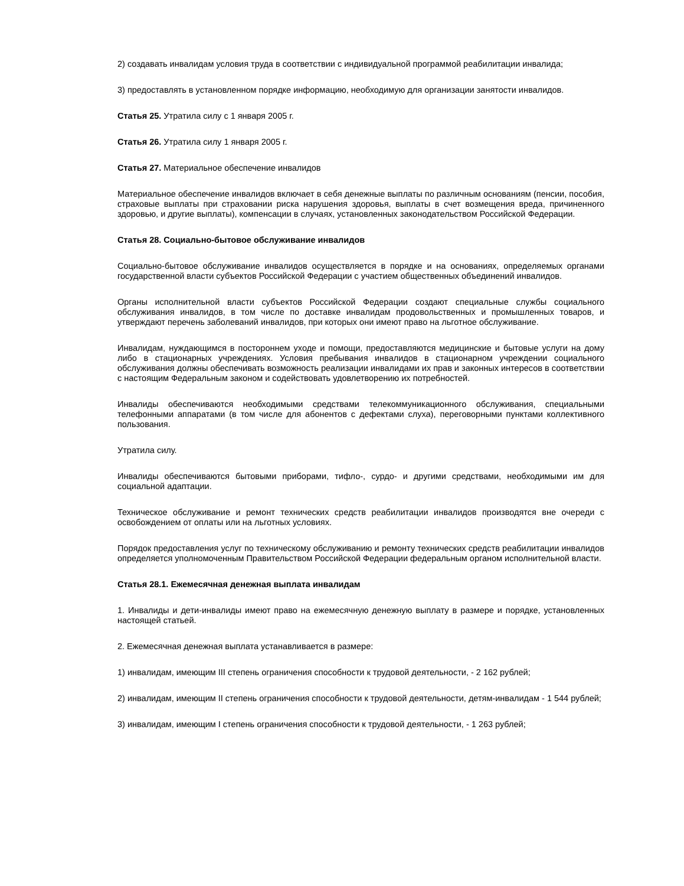2) создавать инвалидам условия труда в соответствии с индивидуальной программой реабилитации инвалида;
3) предоставлять в установленном порядке информацию, необходимую для организации занятости инвалидов.
Статья 25. Утратила силу с 1 января 2005 г.
Статья 26. Утратила силу 1 января 2005 г.
Статья 27. Материальное обеспечение инвалидов
Материальное обеспечение инвалидов включает в себя денежные выплаты по различным основаниям (пенсии, пособия, страховые выплаты при страховании риска нарушения здоровья, выплаты в счет возмещения вреда, причиненного здоровью, и другие выплаты), компенсации в случаях, установленных законодательством Российской Федерации.
Статья 28. Социально-бытовое обслуживание инвалидов
Социально-бытовое обслуживание инвалидов осуществляется в порядке и на основаниях, определяемых органами государственной власти субъектов Российской Федерации с участием общественных объединений инвалидов.
Органы исполнительной власти субъектов Российской Федерации создают специальные службы социального обслуживания инвалидов, в том числе по доставке инвалидам продовольственных и промышленных товаров, и утверждают перечень заболеваний инвалидов, при которых они имеют право на льготное обслуживание.
Инвалидам, нуждающимся в постороннем уходе и помощи, предоставляются медицинские и бытовые услуги на дому либо в стационарных учреждениях. Условия пребывания инвалидов в стационарном учреждении социального обслуживания должны обеспечивать возможность реализации инвалидами их прав и законных интересов в соответствии с настоящим Федеральным законом и содействовать удовлетворению их потребностей.
Инвалиды обеспечиваются необходимыми средствами телекоммуникационного обслуживания, специальными телефонными аппаратами (в том числе для абонентов с дефектами слуха), переговорными пунктами коллективного пользования.
Утратила силу.
Инвалиды обеспечиваются бытовыми приборами, тифло-, сурдо- и другими средствами, необходимыми им для социальной адаптации.
Техническое обслуживание и ремонт технических средств реабилитации инвалидов производятся вне очереди с освобождением от оплаты или на льготных условиях.
Порядок предоставления услуг по техническому обслуживанию и ремонту технических средств реабилитации инвалидов определяется уполномоченным Правительством Российской Федерации федеральным органом исполнительной власти.
Статья 28.1. Ежемесячная денежная выплата инвалидам
1. Инвалиды и дети-инвалиды имеют право на ежемесячную денежную выплату в размере и порядке, установленных настоящей статьей.
2. Ежемесячная денежная выплата устанавливается в размере:
1) инвалидам, имеющим III степень ограничения способности к трудовой деятельности, - 2 162 рублей;
2) инвалидам, имеющим II степень ограничения способности к трудовой деятельности, детям-инвалидам - 1 544 рублей;
3) инвалидам, имеющим I степень ограничения способности к трудовой деятельности, - 1 263 рублей;